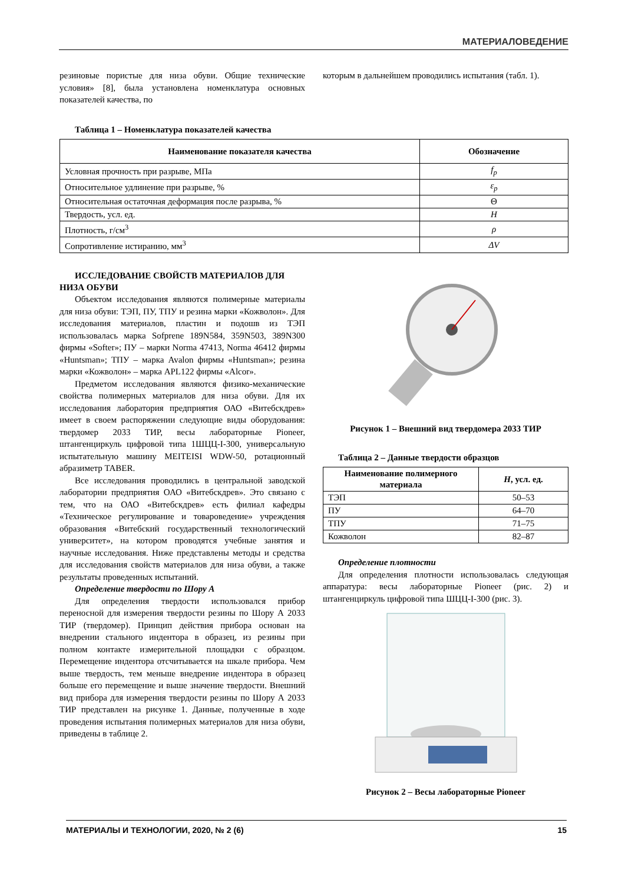МАТЕРИАЛОВЕДЕНИЕ
резиновые пористые для низа обуви. Общие технические условия» [8], была установлена номенклатура основных показателей качества, по
которым в дальнейшем проводились испытания (табл. 1).
Таблица 1 – Номенклатура показателей качества
| Наименование показателя качества | Обозначение |
| --- | --- |
| Условная прочность при разрыве, МПа | f<sub>p</sub> |
| Относительное удлинение при разрыве, % | ε<sub>p</sub> |
| Относительная остаточная деформация после разрыва, % | Θ |
| Твердость, усл. ед. | H |
| Плотность, г/см<sup>3</sup> | ρ |
| Сопротивление истиранию, мм<sup>3</sup> | ΔV |
ИССЛЕДОВАНИЕ СВОЙСТВ МАТЕРИАЛОВ ДЛЯ НИЗА ОБУВИ
Объектом исследования являются полимерные материалы для низа обуви: ТЭП, ПУ, ТПУ и резина марки «Кожволон». Для исследования материалов, пластин и подошв из ТЭП использовалась марка Sofprene 189N584, 359N503, 389N300 фирмы «Softer»; ПУ – марки Norma 47413, Norma 46412 фирмы «Huntsman»; ТПУ – марка Avalon фирмы «Huntsman»; резина марки «Кожволон» – марка APL122 фирмы «Alcor».
Предметом исследования являются физико-механические свойства полимерных материалов для низа обуви. Для их исследования лаборатория предприятия ОАО «Витебскдрев» имеет в своем распоряжении следующие виды оборудования: твердомер 2033 ТИР, весы лабораторные Pioneer, штангенциркуль цифровой типа 1ШЦЦ-I-300, универсальную испытательную машину MEITEISI WDW-50, ротационный абразиметр TABER.
Все исследования проводились в центральной заводской лаборатории предприятия ОАО «Витебскдрев». Это связано с тем, что на ОАО «Витебскдрев» есть филиал кафедры «Техническое регулирование и товароведение» учреждения образования «Витебский государственный технологический университет», на котором проводятся учебные занятия и научные исследования. Ниже представлены методы и средства для исследования свойств материалов для низа обуви, а также результаты проведенных испытаний.
Определение твердости по Шору А
Для определения твердости использовался прибор переносной для измерения твердости резины по Шору А 2033 ТИР (твердомер). Принцип действия прибора основан на внедрении стального индентора в образец, из резины при полном контакте измерительной площадки с образцом. Перемещение индентора отсчитывается на шкале прибора. Чем выше твердость, тем меньше внедрение индентора в образец больше его перемещение и выше значение твердости. Внешний вид прибора для измерения твердости резины по Шору А 2033 ТИР представлен на рисунке 1. Данные, полученные в ходе проведения испытания полимерных материалов для низа обуви, приведены в таблице 2.
Рисунок 1 – Внешний вид твердомера 2033 ТИР
Таблица 2 – Данные твердости образцов
| Наименование полимерного материала | H , усл. ед. |
| --- | --- |
| ТЭП | 50–53 |
| ПУ | 64–70 |
| ТПУ | 71–75 |
| Кожволон | 82–87 |
Определение плотности
Для определения плотности использовалась следующая аппаратура: весы лабораторные Pioneer (рис. 2) и штангенциркуль цифровой типа ШЦЦ-I-300 (рис. 3).
Рисунок 2 – Весы лабораторные Pioneer
МАТЕРИАЛЫ И ТЕХНОЛОГИИ, 2020, № 2 (6) 15